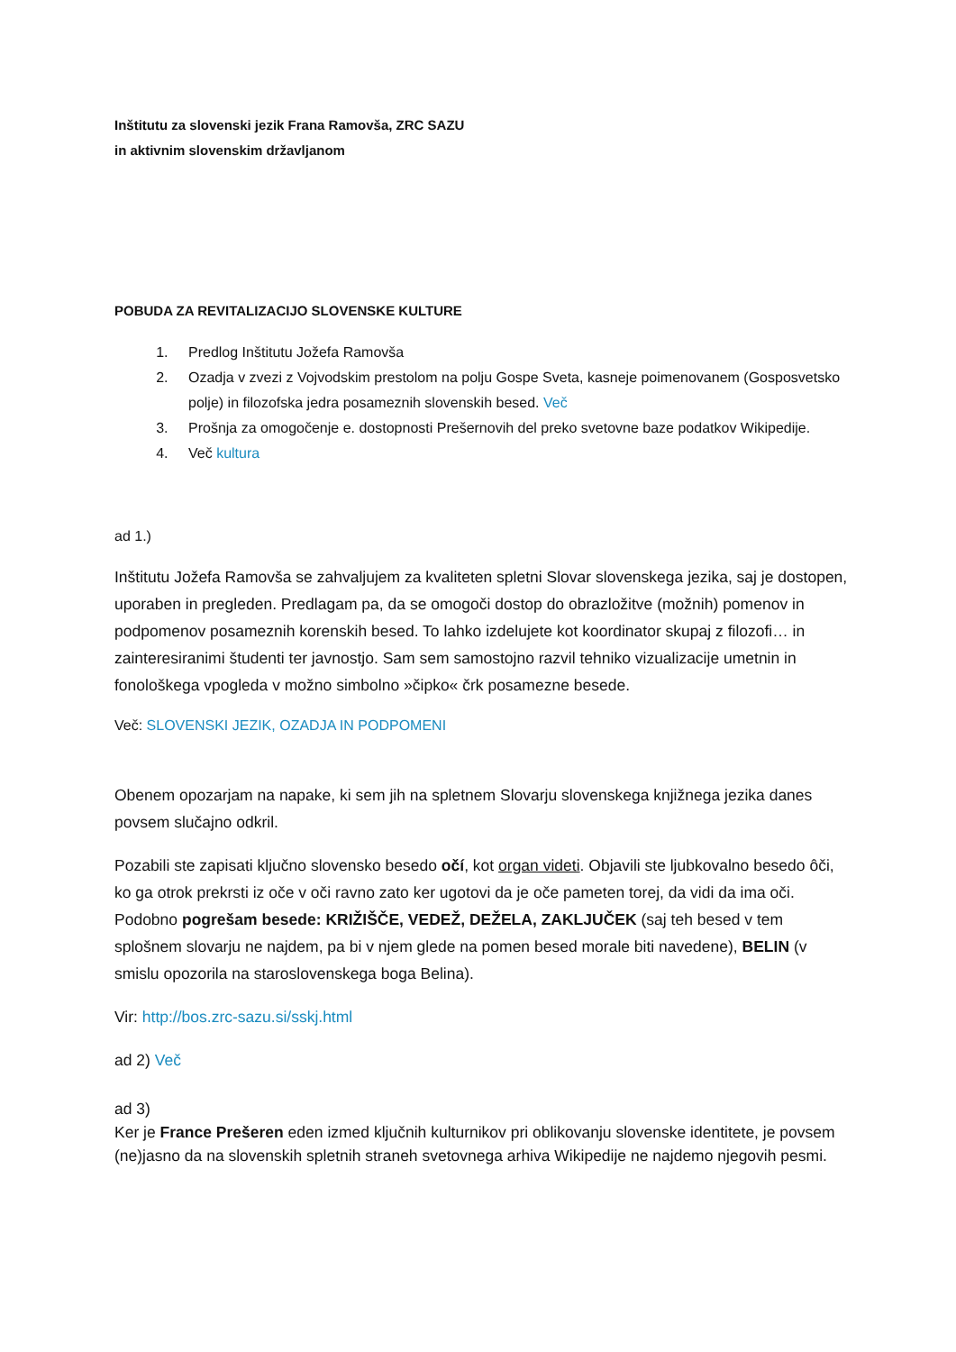Inštitutu za slovenski jezik Frana Ramovša, ZRC SAZU
in aktivnim slovenskim državljanom
POBUDA ZA REVITALIZACIJO SLOVENSKE KULTURE
1. Predlog Inštitutu Jožefa Ramovša
2. Ozadja v zvezi z Vojvodskim prestolom na polju Gospe Sveta, kasneje poimenovanem (Gosposvetsko polje) in filozofska jedra posameznih slovenskih besed. Več
3. Prošnja za omogočenje e. dostopnosti Prešernovih del preko svetovne baze podatkov Wikipedije.
4. Več kultura
ad 1.)
Inštitutu Jožefa Ramovša se zahvaljujem za kvaliteten spletni Slovar slovenskega jezika, saj je dostopen, uporaben in pregleden. Predlagam pa, da se omogoči dostop do obrazložitve (možnih) pomenov in podpomenov posameznih korenskih besed. To lahko izdelujete kot koordinator skupaj z filozofi… in zainteresiranimi študenti ter javnostjo. Sam sem samostojno razvil tehniko vizualizacije umetnin in fonološkega vpogleda v možno simbolno »čipko« črk posamezne besede.
Več: SLOVENSKI JEZIK, OZADJA IN PODPOMENI
Obenem opozarjam na napake, ki sem jih na spletnem Slovarju slovenskega knjižnega jezika danes povsem slučajno odkril.
Pozabili ste zapisati ključno slovensko besedo očí, kot organ videti. Objavili ste ljubkovalno besedo ôči, ko ga otrok prekrsti iz oče v oči ravno zato ker ugotovi da je oče pameten torej, da vidi da ima oči. Podobno pogrešam besede: KRIŽIŠČE, VEDEŽ, DEŽELA, ZAKLJUČEK (saj teh besed v tem splošnem slovarju ne najdem, pa bi v njem glede na pomen besed morale biti navedene), BELIN (v smislu opozorila na staroslovenskega boga Belina).
Vir: http://bos.zrc-sazu.si/sskj.html
ad 2) Več
ad 3)
Ker je France Prešeren eden izmed ključnih kulturnikov pri oblikovanju slovenske identitete, je povsem (ne)jasno da na slovenskih spletnih straneh svetovnega arhiva Wikipedije ne najdemo njegovih pesmi.